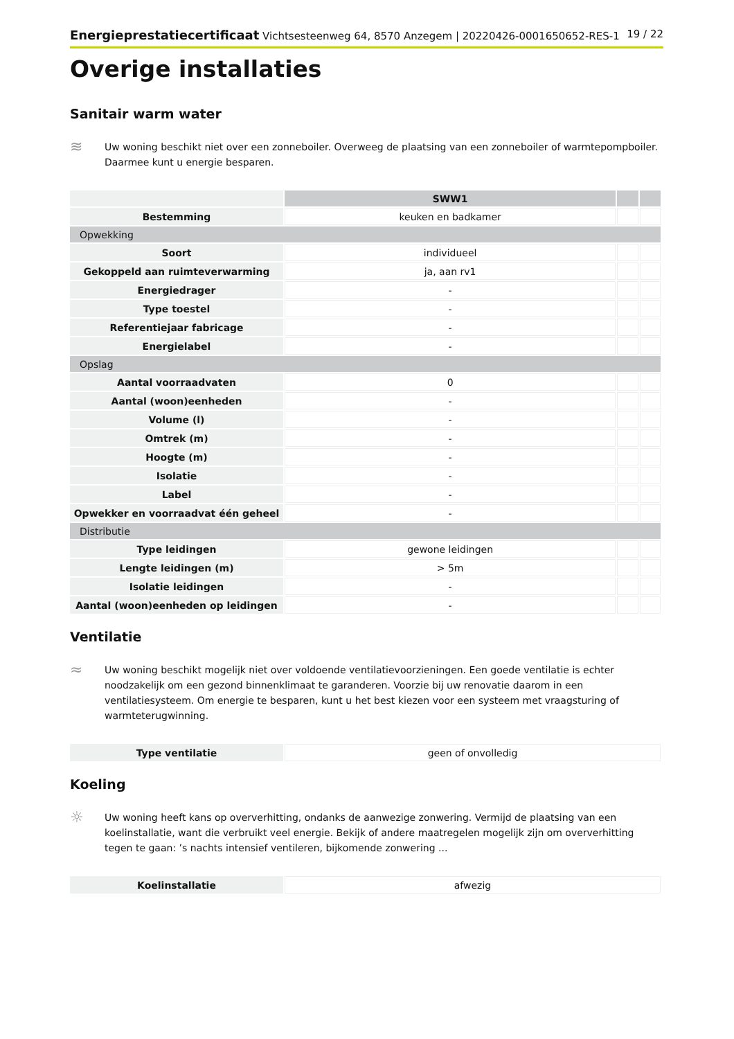Energieprestatiecertificaat Vichtsesteenweg 64, 8570 Anzegem | 20220426-0001650652-RES-1 19 / 22
Overige installaties
Sanitair warm water
≋
Uw woning beschikt niet over een zonneboiler. Overweeg de plaatsing van een zonneboiler of warmtepompboiler. Daarmee kunt u energie besparen.
| | SWW1 | | |
| --- | --- | --- | --- |
| Bestemming | keuken en badkamer | | |
| Opwekking | | | |
| Soort | individueel | | |
| Gekoppeld aan ruimteverwarming | ja, aan rv1 | | |
| Energiedrager | - | | |
| Type toestel | - | | |
| Referentiejaar fabricage | - | | |
| Energielabel | - | | |
| Opslag | | | |
| Aantal voorraadvaten | 0 | | |
| Aantal (woon)eenheden | - | | |
| Volume (l) | - | | |
| Omtrek (m) | - | | |
| Hoogte (m) | - | | |
| Isolatie | - | | |
| Label | - | | |
| Opwekker en voorraadvat één geheel | - | | |
| Distributie | | | |
| Type leidingen | gewone leidingen | | |
| Lengte leidingen (m) | > 5m | | |
| Isolatie leidingen | - | | |
| Aantal (woon)eenheden op leidingen | - | | |
Ventilatie
≈
Uw woning beschikt mogelijk niet over voldoende ventilatievoorzieningen. Een goede ventilatie is echter noodzakelijk om een gezond binnenklimaat te garanderen. Voorzie bij uw renovatie daarom in een ventilatiesysteem. Om energie te besparen, kunt u het best kiezen voor een systeem met vraagsturing of warmteterugwinning.
| Type ventilatie | geen of onvolledig |
Koeling
☼
Uw woning heeft kans op oververhitting, ondanks de aanwezige zonwering. Vermijd de plaatsing van een koelinstallatie, want die verbruikt veel energie. Bekijk of andere maatregelen mogelijk zijn om oververhitting tegen te gaan: ’s nachts intensief ventileren, bijkomende zonwering ...
| Koelinstallatie | afwezig |